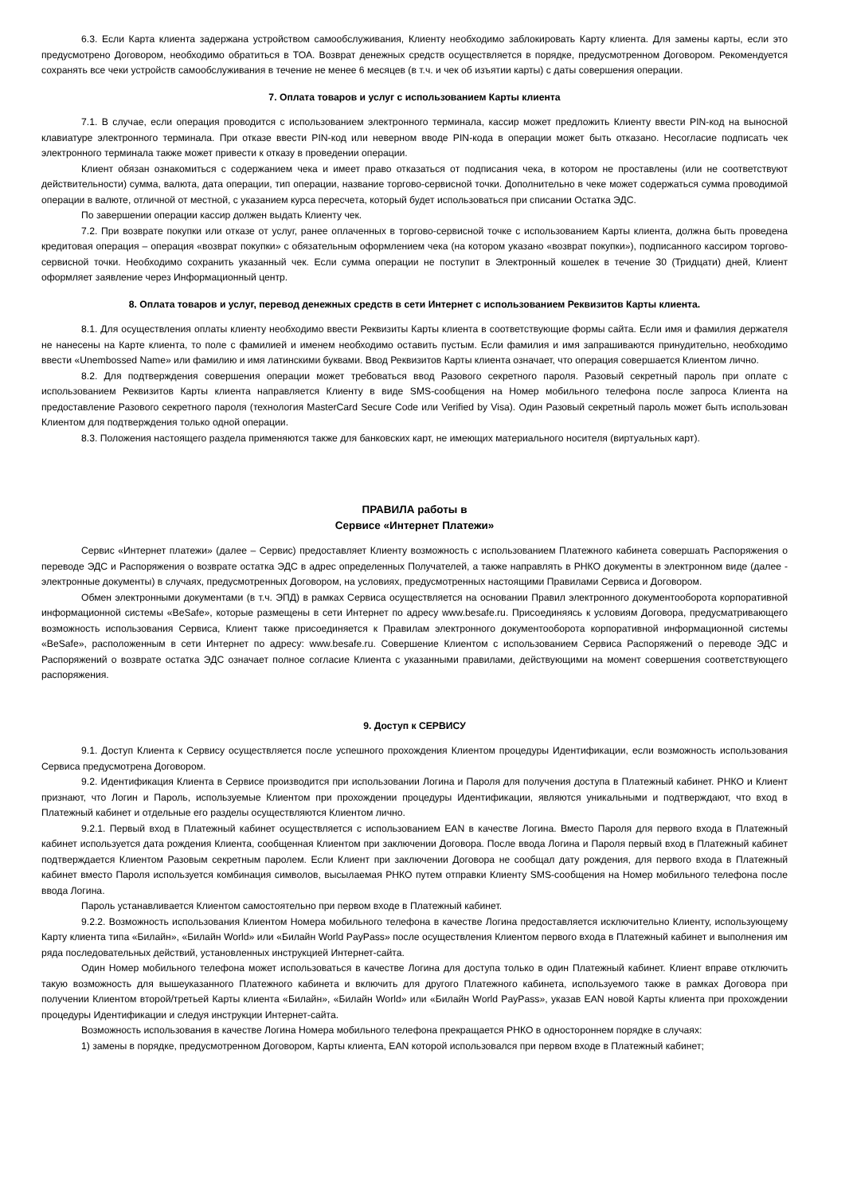6.3. Если Карта клиента задержана устройством самообслуживания, Клиенту необходимо заблокировать Карту клиента. Для замены карты, если это предусмотрено Договором, необходимо обратиться в ТОА. Возврат денежных средств осуществляется в порядке, предусмотренном Договором. Рекомендуется сохранять все чеки устройств самообслуживания в течение не менее 6 месяцев (в т.ч. и чек об изъятии карты) с даты совершения операции.
7. Оплата товаров и услуг с использованием Карты клиента
7.1. В случае, если операция проводится с использованием электронного терминала, кассир может предложить Клиенту ввести PIN-код на выносной клавиатуре электронного терминала. При отказе ввести PIN-код или неверном вводе PIN-кода в операции может быть отказано. Несогласие подписать чек электронного терминала также может привести к отказу в проведении операции.
Клиент обязан ознакомиться с содержанием чека и имеет право отказаться от подписания чека, в котором не проставлены (или не соответствуют действительности) сумма, валюта, дата операции, тип операции, название торгово-сервисной точки. Дополнительно в чеке может содержаться сумма проводимой операции в валюте, отличной от местной, с указанием курса пересчета, который будет использоваться при списании Остатка ЭДС.
По завершении операции кассир должен выдать Клиенту чек.
7.2. При возврате покупки или отказе от услуг, ранее оплаченных в торгово-сервисной точке с использованием Карты клиента, должна быть проведена кредитовая операция – операция «возврат покупки» с обязательным оформлением чека (на котором указано «возврат покупки»), подписанного кассиром торгово-сервисной точки. Необходимо сохранить указанный чек. Если сумма операции не поступит в Электронный кошелек в течение 30 (Тридцати) дней, Клиент оформляет заявление через Информационный центр.
8. Оплата товаров и услуг, перевод денежных средств в сети Интернет с использованием Реквизитов Карты клиента.
8.1. Для осуществления оплаты клиенту необходимо ввести Реквизиты Карты клиента в соответствующие формы сайта. Если имя и фамилия держателя не нанесены на Карте клиента, то поле с фамилией и именем необходимо оставить пустым. Если фамилия и имя запрашиваются принудительно, необходимо ввести «Unembossed Name» или фамилию и имя латинскими буквами. Ввод Реквизитов Карты клиента означает, что операция совершается Клиентом лично.
8.2. Для подтверждения совершения операции может требоваться ввод Разового секретного пароля. Разовый секретный пароль при оплате с использованием Реквизитов Карты клиента направляется Клиенту в виде SMS-сообщения на Номер мобильного телефона после запроса Клиента на предоставление Разового секретного пароля (технология MasterCard Secure Code или Verified by Visa). Один Разовый секретный пароль может быть использован Клиентом для подтверждения только одной операции.
8.3. Положения настоящего раздела применяются также для банковских карт, не имеющих материального носителя (виртуальных карт).
ПРАВИЛА работы в
Сервисе «Интернет Платежи»
Сервис «Интернет платежи» (далее – Сервис) предоставляет Клиенту возможность с использованием Платежного кабинета совершать Распоряжения о переводе ЭДС и Распоряжения о возврате остатка ЭДС в адрес определенных Получателей, а также направлять в РНКО документы в электронном виде (далее - электронные документы) в случаях, предусмотренных Договором, на условиях, предусмотренных настоящими Правилами Сервиса и Договором.
Обмен электронными документами (в т.ч. ЭПД) в рамках Сервиса осуществляется на основании Правил электронного документооборота корпоративной информационной системы «BeSafe», которые размещены в сети Интернет по адресу www.besafe.ru. Присоединяясь к условиям Договора, предусматривающего возможность использования Сервиса, Клиент также присоединяется к Правилам электронного документооборота корпоративной информационной системы «BeSafe», расположенным в сети Интернет по адресу: www.besafe.ru. Совершение Клиентом с использованием Сервиса Распоряжений о переводе ЭДС и Распоряжений о возврате остатка ЭДС означает полное согласие Клиента с указанными правилами, действующими на момент совершения соответствующего распоряжения.
9. Доступ к СЕРВИСУ
9.1. Доступ Клиента к Сервису осуществляется после успешного прохождения Клиентом процедуры Идентификации, если возможность использования Сервиса предусмотрена Договором.
9.2. Идентификация Клиента в Сервисе производится при использовании Логина и Пароля для получения доступа в Платежный кабинет. РНКО и Клиент признают, что Логин и Пароль, используемые Клиентом при прохождении процедуры Идентификации, являются уникальными и подтверждают, что вход в Платежный кабинет и отдельные его разделы осуществляются Клиентом лично.
9.2.1. Первый вход в Платежный кабинет осуществляется с использованием EAN в качестве Логина. Вместо Пароля для первого входа в Платежный кабинет используется дата рождения Клиента, сообщенная Клиентом при заключении Договора. После ввода Логина и Пароля первый вход в Платежный кабинет подтверждается Клиентом Разовым секретным паролем. Если Клиент при заключении Договора не сообщал дату рождения, для первого входа в Платежный кабинет вместо Пароля используется комбинация символов, высылаемая РНКО путем отправки Клиенту SMS-сообщения на Номер мобильного телефона после ввода Логина.
Пароль устанавливается Клиентом самостоятельно при первом входе в Платежный кабинет.
9.2.2. Возможность использования Клиентом Номера мобильного телефона в качестве Логина предоставляется исключительно Клиенту, использующему Карту клиента типа «Билайн», «Билайн World» или «Билайн World PayPass» после осуществления Клиентом первого входа в Платежный кабинет и выполнения им ряда последовательных действий, установленных инструкцией Интернет-сайта.
Один Номер мобильного телефона может использоваться в качестве Логина для доступа только в один Платежный кабинет. Клиент вправе отключить такую возможность для вышеуказанного Платежного кабинета и включить для другого Платежного кабинета, используемого также в рамках Договора при получении Клиентом второй/третьей Карты клиента «Билайн», «Билайн World» или «Билайн World PayPass», указав EAN новой Карты клиента при прохождении процедуры Идентификации и следуя инструкции Интернет-сайта.
Возможность использования в качестве Логина Номера мобильного телефона прекращается РНКО в одностороннем порядке в случаях:
1) замены в порядке, предусмотренном Договором, Карты клиента, EAN которой использовался при первом входе в Платежный кабинет;